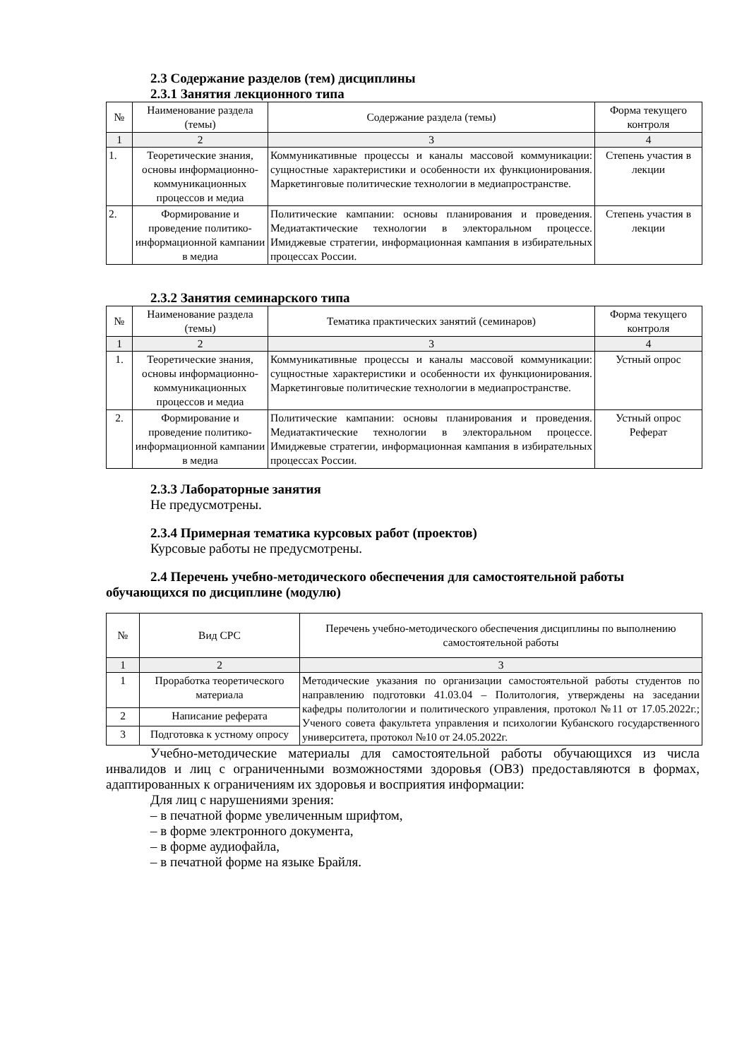2.3 Содержание разделов (тем) дисциплины
2.3.1 Занятия лекционного типа
| № | Наименование раздела (темы) | Содержание раздела (темы) | Форма текущего контроля |
| --- | --- | --- | --- |
| 1 | 2 | 3 | 4 |
| 1. | Теоретические знания, основы информационно-коммуникационных процессов и медиа | Коммуникативные процессы и каналы массовой коммуникации: сущностные характеристики и особенности их функционирования. Маркетинговые политические технологии в медиапространстве. | Степень участия в лекции |
| 2. | Формирование и проведение политико-информационной кампании в медиа | Политические кампании: основы планирования и проведения. Медиатактические технологии в электоральном процессе. Имиджевые стратегии, информационная кампания в избирательных процессах России. | Степень участия в лекции |
2.3.2 Занятия семинарского типа
| № | Наименование раздела (темы) | Тематика практических занятий (семинаров) | Форма текущего контроля |
| --- | --- | --- | --- |
| 1 | 2 | 3 | 4 |
| 1. | Теоретические знания, основы информационно-коммуникационных процессов и медиа | Коммуникативные процессы и каналы массовой коммуникации: сущностные характеристики и особенности их функционирования. Маркетинговые политические технологии в медиапространстве. | Устный опрос |
| 2. | Формирование и проведение политико-информационной кампании в медиа | Политические кампании: основы планирования и проведения. Медиатактические технологии в электоральном процессе. Имиджевые стратегии, информационная кампания в избирательных процессах России. | Устный опрос Реферат |
2.3.3 Лабораторные занятия
Не предусмотрены.
2.3.4 Примерная тематика курсовых работ (проектов)
Курсовые работы не предусмотрены.
2.4 Перечень учебно-методического обеспечения для самостоятельной работы обучающихся по дисциплине (модулю)
| № | Вид СРС | Перечень учебно-методического обеспечения дисциплины по выполнению самостоятельной работы |
| --- | --- | --- |
| 1 | 2 | 3 |
| 1 | Проработка теоретического материала | Методические указания по организации самостоятельной работы студентов по направлению подготовки 41.03.04 – Политология, утверждены на заседании кафедры политологии и политического управления, протокол №11 от 17.05.2022г.; Ученого совета факультета управления и психологии Кубанского государственного университета, протокол №10 от 24.05.2022г. |
| 2 | Написание реферата | |
| 3 | Подготовка к устному опросу | |
Учебно-методические материалы для самостоятельной работы обучающихся из числа инвалидов и лиц с ограниченными возможностями здоровья (ОВЗ) предоставляются в формах, адаптированных к ограничениям их здоровья и восприятия информации:
Для лиц с нарушениями зрения:
– в печатной форме увеличенным шрифтом,
– в форме электронного документа,
– в форме аудиофайла,
– в печатной форме на языке Брайля.